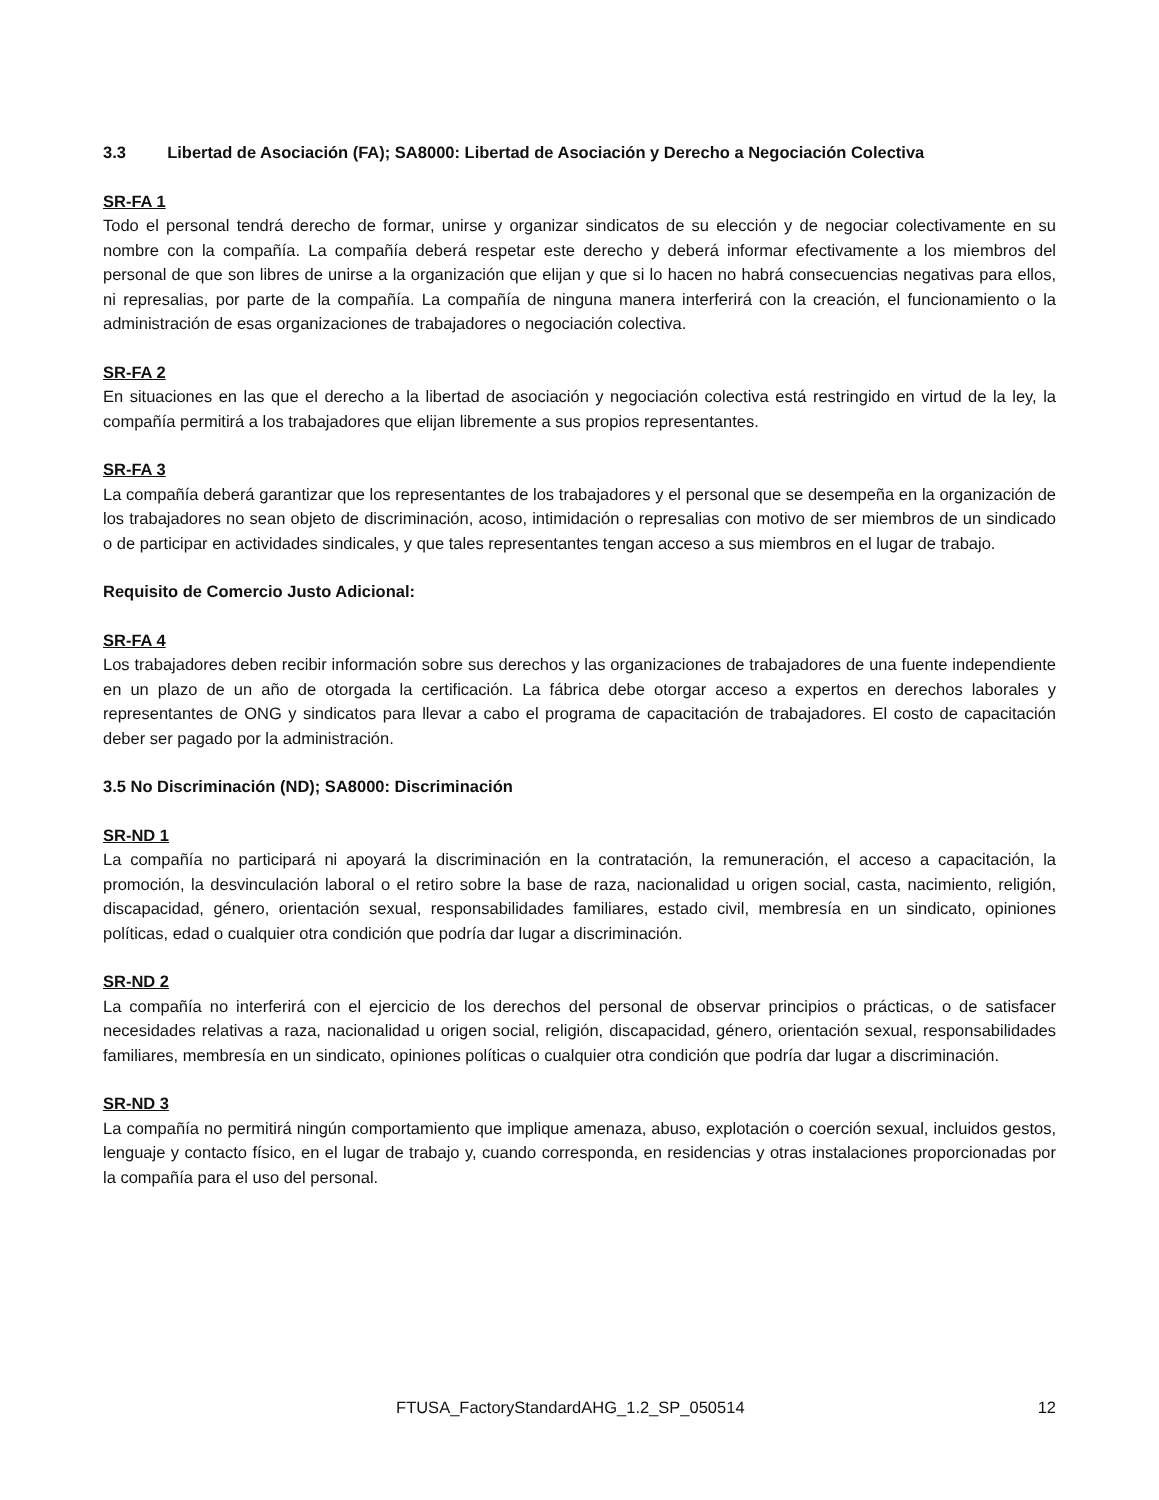3.3 Libertad de Asociación (FA); SA8000: Libertad de Asociación y Derecho a Negociación Colectiva
SR-FA 1
Todo el personal tendrá derecho de formar, unirse y organizar sindicatos de su elección y de negociar colectivamente en su nombre con la compañía. La compañía deberá respetar este derecho y deberá informar efectivamente a los miembros del personal de que son libres de unirse a la organización que elijan y que si lo hacen no habrá consecuencias negativas para ellos, ni represalias, por parte de la compañía. La compañía de ninguna manera interferirá con la creación, el funcionamiento o la administración de esas organizaciones de trabajadores o negociación colectiva.
SR-FA 2
En situaciones en las que el derecho a la libertad de asociación y negociación colectiva está restringido en virtud de la ley, la compañía permitirá a los trabajadores que elijan libremente a sus propios representantes.
SR-FA 3
La compañía deberá garantizar que los representantes de los trabajadores y el personal que se desempeña en la organización de los trabajadores no sean objeto de discriminación, acoso, intimidación o represalias con motivo de ser miembros de un sindicado o de participar en actividades sindicales, y que tales representantes tengan acceso a sus miembros en el lugar de trabajo.
Requisito de Comercio Justo Adicional:
SR-FA 4
Los trabajadores deben recibir información sobre sus derechos y las organizaciones de trabajadores de una fuente independiente en un plazo de un año de otorgada la certificación. La fábrica debe otorgar acceso a expertos en derechos laborales y representantes de ONG y sindicatos para llevar a cabo el programa de capacitación de trabajadores. El costo de capacitación deber ser pagado por la administración.
3.5 No Discriminación (ND); SA8000: Discriminación
SR-ND 1
La compañía no participará ni apoyará la discriminación en la contratación, la remuneración, el acceso a capacitación, la promoción, la desvinculación laboral o el retiro sobre la base de raza, nacionalidad u origen social, casta, nacimiento, religión, discapacidad, género, orientación sexual, responsabilidades familiares, estado civil, membresía en un sindicato, opiniones políticas, edad o cualquier otra condición que podría dar lugar a discriminación.
SR-ND 2
La compañía no interferirá con el ejercicio de los derechos del personal de observar principios o prácticas, o de satisfacer necesidades relativas a raza, nacionalidad u origen social, religión, discapacidad, género, orientación sexual, responsabilidades familiares, membresía en un sindicato, opiniones políticas o cualquier otra condición que podría dar lugar a discriminación.
SR-ND 3
La compañía no permitirá ningún comportamiento que implique amenaza, abuso, explotación o coerción sexual, incluidos gestos, lenguaje y contacto físico, en el lugar de trabajo y, cuando corresponda, en residencias y otras instalaciones proporcionadas por la compañía para el uso del personal.
FTUSA_FactoryStandardAHG_1.2_SP_050514 12